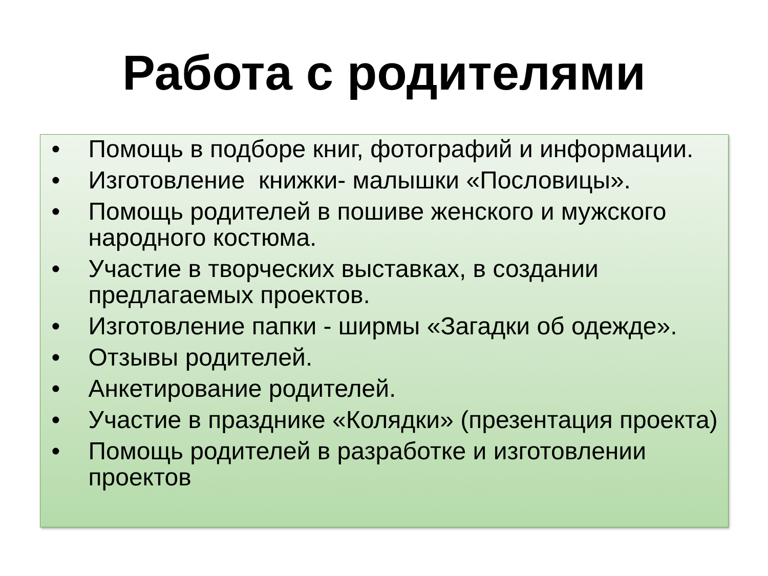Работа с родителями
• Помощь в подборе книг, фотографий и информации.
• Изготовление книжки- малышки «Пословицы».
• Помощь родителей в пошиве женского и мужского народного костюма.
• Участие в творческих выставках, в создании предлагаемых проектов.
• Изготовление папки - ширмы «Загадки об одежде».
• Отзывы родителей.
• Анкетирование родителей.
• Участие в празднике «Колядки» (презентация проекта)
• Помощь родителей в разработке и изготовлении проектов